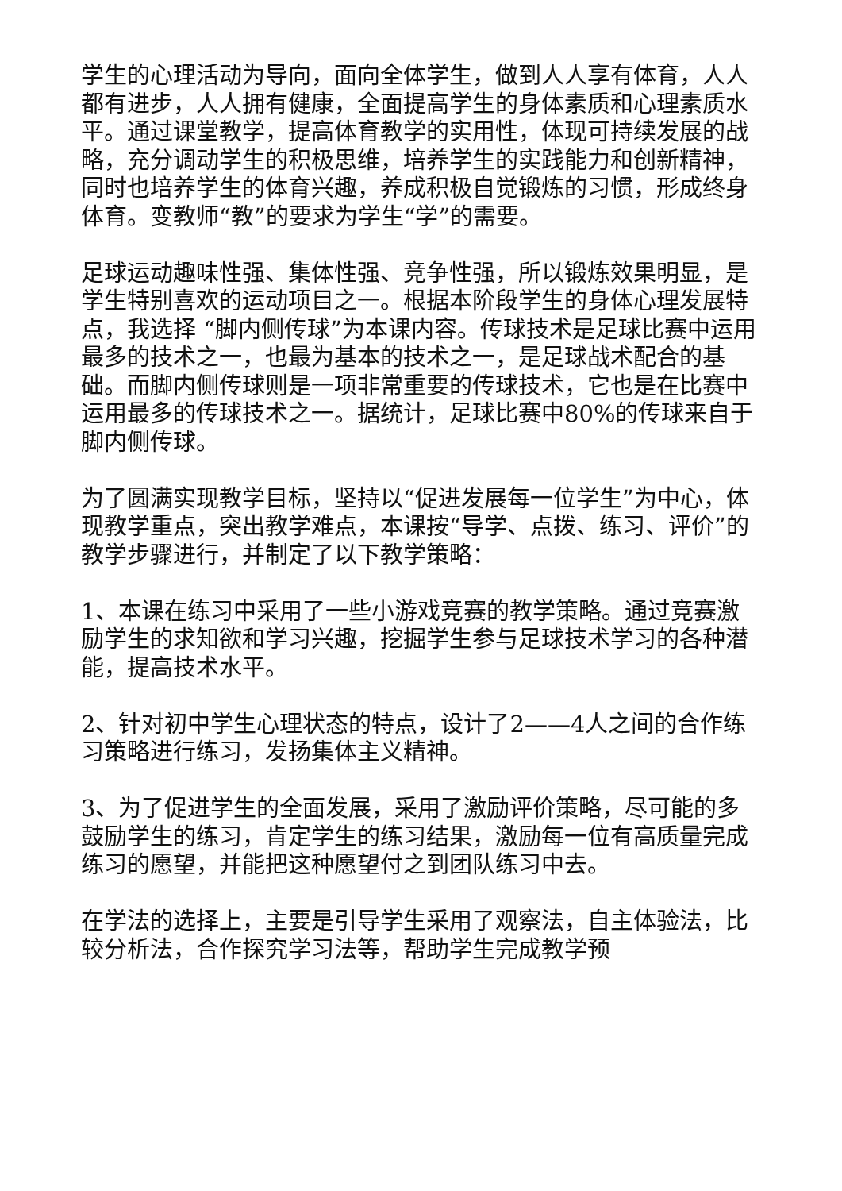学生的心理活动为导向，面向全体学生，做到人人享有体育，人人都有进步，人人拥有健康，全面提高学生的身体素质和心理素质水平。通过课堂教学，提高体育教学的实用性，体现可持续发展的战略，充分调动学生的积极思维，培养学生的实践能力和创新精神，同时也培养学生的体育兴趣，养成积极自觉锻炼的习惯，形成终身体育。变教师“教”的要求为学生“学”的需要。
足球运动趣味性强、集体性强、竞争性强，所以锻炼效果明显，是学生特别喜欢的运动项目之一。根据本阶段学生的身体心理发展特点，我选择 “脚内侧传球”为本课内容。传球技术是足球比赛中运用最多的技术之一，也最为基本的技术之一，是足球战术配合的基础。而脚内侧传球则是一项非常重要的传球技术，它也是在比赛中运用最多的传球技术之一。据统计，足球比赛中80%的传球来自于脚内侧传球。
为了圆满实现教学目标，坚持以“促进发展每一位学生”为中心，体现教学重点，突出教学难点，本课按“导学、点拨、练习、评价”的教学步骤进行，并制定了以下教学策略：
1、本课在练习中采用了一些小游戏竞赛的教学策略。通过竞赛激励学生的求知欲和学习兴趣，挖掘学生参与足球技术学习的各种潜能，提高技术水平。
2、针对初中学生心理状态的特点，设计了2——4人之间的合作练习策略进行练习，发扬集体主义精神。
3、为了促进学生的全面发展，采用了激励评价策略，尽可能的多鼓励学生的练习，肯定学生的练习结果，激励每一位有高质量完成练习的愿望，并能把这种愿望付之到团队练习中去。
在学法的选择上，主要是引导学生采用了观察法，自主体验法，比较分析法，合作探究学习法等，帮助学生完成教学预